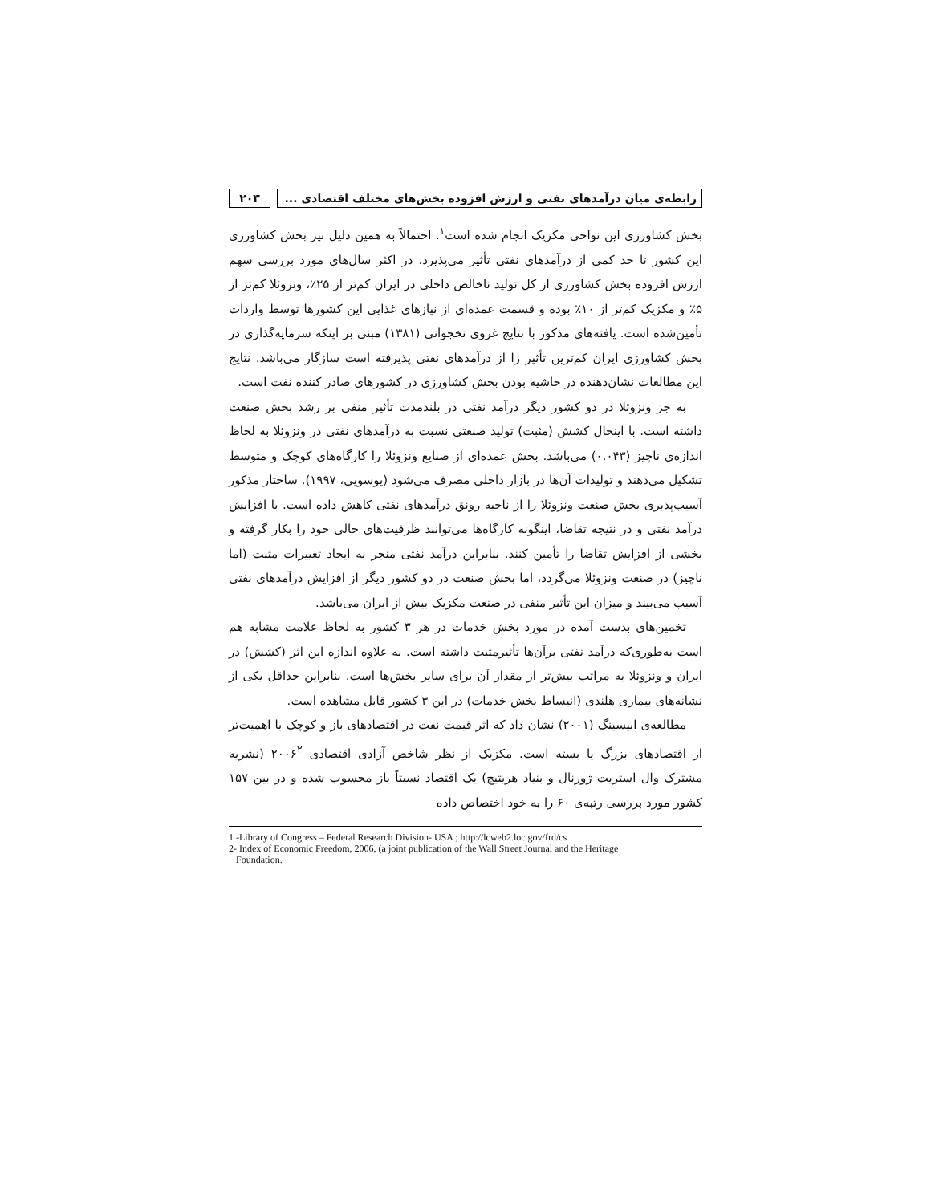رابطه‌ی میان درآمدهای نفتی و ارزش افزوده بخش‌های مختلف اقتصادی ...
۲۰۳
بخش کشاورزی این نواحی مکزیک انجام شده است<sup>۱</sup>. احتمالاً به همین دلیل نیز بخش کشاورزی این کشور تا حد کمی از درآمدهای نفتی تأثیر می‌پذیرد. در اکثر سال‌های مورد بررسی سهم ارزش افزوده بخش کشاورزی از کل تولید ناخالص داخلی در ایران کم‌تر از ۲۵٪، ونزوئلا کم‌تر از ۵٪ و مکزیک کم‌تر از ۱۰٪ بوده و قسمت عمده‌ای از نیازهای غذایی این کشورها توسط واردات تأمین‌شده است. یافته‌های مذکور با نتایج غروی نخجوانی (۱۳۸۱) مبنی بر اینکه سرمایه‌گذاری در بخش کشاورزی ایران کم‌ترین تأثیر را از درآمدهای نفتی پذیرفته است سازگار می‌باشد. نتایج این مطالعات نشان‌دهنده در حاشیه بودن بخش کشاورزی در کشورهای صادر کننده نفت است.
به جز ونزوئلا در دو کشور دیگر درآمد نفتی در بلندمدت تأثیر منفی بر رشد بخش صنعت داشته است. با اینحال کشش (مثبت) تولید صنعتی نسبت به درآمدهای نفتی در ونزوئلا به لحاظ اندازه‌ی ناچیز (۰.۰۴۳) می‌باشد. بخش عمده‌ای از صنایع ونزوئلا را کارگاه‌های کوچک و متوسط تشکیل می‌دهند و تولیدات آن‌ها در بازار داخلی مصرف می‌شود (یوسویی، ۱۹۹۷). ساختار مذکور آسیب‌پذیری بخش صنعت ونزوئلا را از ناحیه رونق درآمدهای نفتی کاهش داده است. با افزایش درآمد نفتی و در نتیجه تقاضا، اینگونه کارگاه‌ها می‌توانند ظرفیت‌های خالی خود را بکار گرفته و بخشی از افزایش تقاضا را تأمین کنند. بنابراین درآمد نفتی منجر به ایجاد تغییرات مثبت (اما ناچیز) در صنعت ونزوئلا می‌گردد، اما بخش صنعت در دو کشور دیگر از افزایش درآمدهای نفتی آسیب می‌بیند و میزان این تأثیر منفی در صنعت مکزیک بیش از ایران می‌باشد.
تخمین‌های بدست آمده در مورد بخش خدمات در هر ۳ کشور به لحاظ علامت مشابه هم است به‌طوری‌که درآمد نفتی برآن‌ها تأثیرمثبت داشته است. به علاوه اندازه این اثر (کشش) در ایران و ونزوئلا به مراتب بیش‌تر از مقدار آن برای سایر بخش‌ها است. بنابراین حداقل یکی از نشانه‌های بیماری هلندی (انبساط بخش خدمات) در این ۳ کشور قابل مشاهده است.
مطالعه‌ی ابیسینگ (۲۰۰۱) نشان داد که اثر قیمت نفت در اقتصادهای باز و کوچک با اهمیت‌تر از اقتصادهای بزرگ یا بسته است. مکزیک از نظر شاخص آزادی اقتصادی ۲۰۰۶<sup>۲</sup> (نشریه مشترک وال استریت ژورنال و بنیاد هریتیج) یک اقتصاد نسبتاً باز محسوب شده و در بین ۱۵۷ کشور مورد بررسی رتبه‌ی ۶۰ را به خود اختصاص داده
1 -Library of Congress – Federal Research Division- USA ; http://lcweb2.loc.gov/frd/cs
2- Index of Economic Freedom, 2006, (a joint publication of the Wall Street Journal and the Heritage
Foundation.